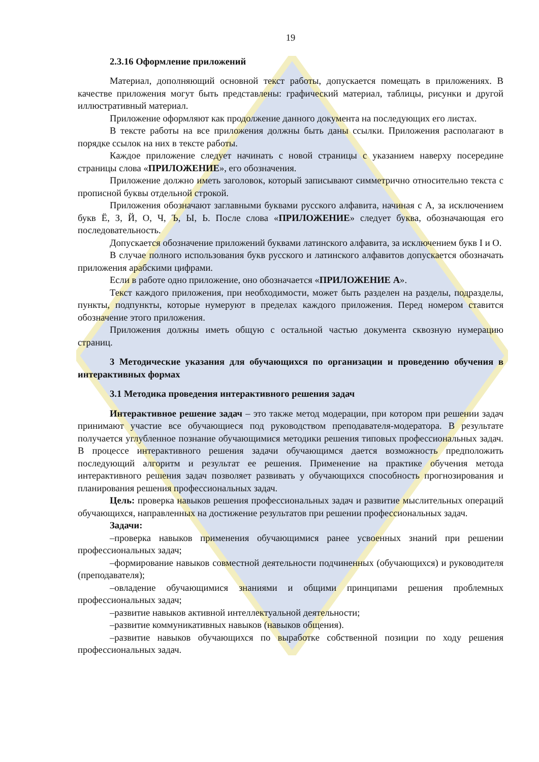19
2.3.16 Оформление приложений
Материал, дополняющий основной текст работы, допускается помещать в приложениях. В качестве приложения могут быть представлены: графический материал, таблицы, рисунки и другой иллюстративный материал.
Приложение оформляют как продолжение данного документа на последующих его листах.
В тексте работы на все приложения должны быть даны ссылки. Приложения располагают в порядке ссылок на них в тексте работы.
Каждое приложение следует начинать с новой страницы с указанием наверху посередине страницы слова «ПРИЛОЖЕНИЕ», его обозначения.
Приложение должно иметь заголовок, который записывают симметрично относительно текста с прописной буквы отдельной строкой.
Приложения обозначают заглавными буквами русского алфавита, начиная с А, за исключением букв Ё, З, Й, О, Ч, Ъ, Ы, Ь. После слова «ПРИЛОЖЕНИЕ» следует буква, обозначающая его последовательность.
Допускается обозначение приложений буквами латинского алфавита, за исключением букв I и O.
В случае полного использования букв русского и латинского алфавитов допускается обозначать приложения арабскими цифрами.
Если в работе одно приложение, оно обозначается «ПРИЛОЖЕНИЕ А».
Текст каждого приложения, при необходимости, может быть разделен на разделы, подразделы, пункты, подпункты, которые нумеруют в пределах каждого приложения. Перед номером ставится обозначение этого приложения.
Приложения должны иметь общую с остальной частью документа сквозную нумерацию страниц.
3 Методические указания для обучающихся по организации и проведению обучения в интерактивных формах
3.1 Методика проведения интерактивного решения задач
Интерактивное решение задач – это также метод модерации, при котором при решении задач принимают участие все обучающиеся под руководством преподавателя-модератора. В результате получается углубленное познание обучающимися методики решения типовых профессиональных задач. В процессе интерактивного решения задачи обучающимся дается возможность предположить последующий алгоритм и результат ее решения. Применение на практике обучения метода интерактивного решения задач позволяет развивать у обучающихся способность прогнозирования и планирования решения профессиональных задач.
Цель: проверка навыков решения профессиональных задач и развитие мыслительных операций обучающихся, направленных на достижение результатов при решении профессиональных задач.
Задачи:
–проверка навыков применения обучающимися ранее усвоенных знаний при решении профессиональных задач;
–формирование навыков совместной деятельности подчиненных (обучающихся) и руководителя (преподавателя);
–овладение обучающимися знаниями и общими принципами решения проблемных профессиональных задач;
–развитие навыков активной интеллектуальной деятельности;
–развитие коммуникативных навыков (навыков общения).
–развитие навыков обучающихся по выработке собственной позиции по ходу решения профессиональных задач.